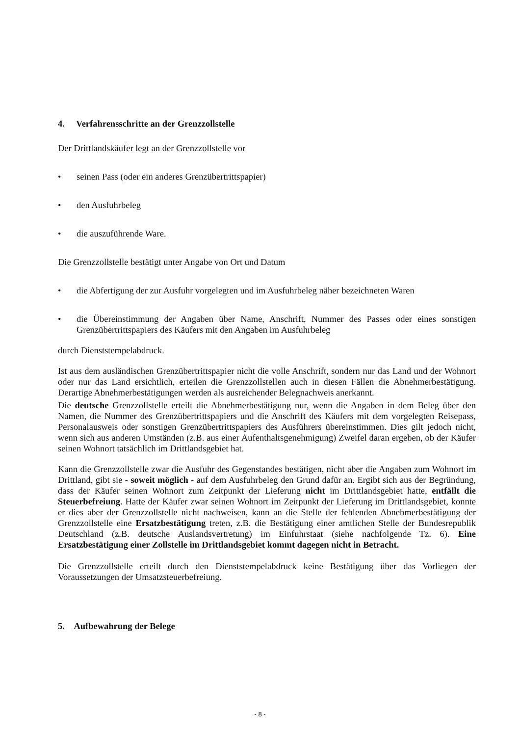4. Verfahrensschritte an der Grenzzollstelle
Der Drittlandskäufer legt an der Grenzzollstelle vor
• seinen Pass (oder ein anderes Grenzübertrittspapier)
• den Ausfuhrbeleg
• die auszuführende Ware.
Die Grenzzollstelle bestätigt unter Angabe von Ort und Datum
• die Abfertigung der zur Ausfuhr vorgelegten und im Ausfuhrbeleg näher bezeichneten Waren
• die Übereinstimmung der Angaben über Name, Anschrift, Nummer des Passes oder eines sonstigen Grenzübertrittspapiers des Käufers mit den Angaben im Ausfuhrbeleg
durch Dienststempelabdruck.
Ist aus dem ausländischen Grenzübertrittspapier nicht die volle Anschrift, sondern nur das Land und der Wohnort oder nur das Land ersichtlich, erteilen die Grenzzollstellen auch in diesen Fällen die Abnehmerbestätigung. Derartige Abnehmerbestätigungen werden als ausreichender Belegnachweis anerkannt.
Die deutsche Grenzzollstelle erteilt die Abnehmerbestätigung nur, wenn die Angaben in dem Beleg über den Namen, die Nummer des Grenzübertrittspapiers und die Anschrift des Käufers mit dem vorgelegten Reisepass, Personalausweis oder sonstigen Grenzübertrittspapiers des Ausführers übereinstimmen. Dies gilt jedoch nicht, wenn sich aus anderen Umständen (z.B. aus einer Aufenthaltsgenehmigung) Zweifel daran ergeben, ob der Käufer seinen Wohnort tatsächlich im Drittlandsgebiet hat.
Kann die Grenzzollstelle zwar die Ausfuhr des Gegenstandes bestätigen, nicht aber die Angaben zum Wohnort im Drittland, gibt sie - soweit möglich - auf dem Ausfuhrbeleg den Grund dafür an. Ergibt sich aus der Begründung, dass der Käufer seinen Wohnort zum Zeitpunkt der Lieferung nicht im Drittlandsgebiet hatte, entfällt die Steuerbefreiung. Hatte der Käufer zwar seinen Wohnort im Zeitpunkt der Lieferung im Drittlandsgebiet, konnte er dies aber der Grenzzollstelle nicht nachweisen, kann an die Stelle der fehlenden Abnehmerbestätigung der Grenzzollstelle eine Ersatzbestätigung treten, z.B. die Bestätigung einer amtlichen Stelle der Bundesrepublik Deutschland (z.B. deutsche Auslandsvertretung) im Einfuhrstaat (siehe nachfolgende Tz. 6). Eine Ersatzbestätigung einer Zollstelle im Drittlandsgebiet kommt dagegen nicht in Betracht.
Die Grenzzollstelle erteilt durch den Dienststempelabdruck keine Bestätigung über das Vorliegen der Voraussetzungen der Umsatzsteuerbefreiung.
5. Aufbewahrung der Belege
- 8 -